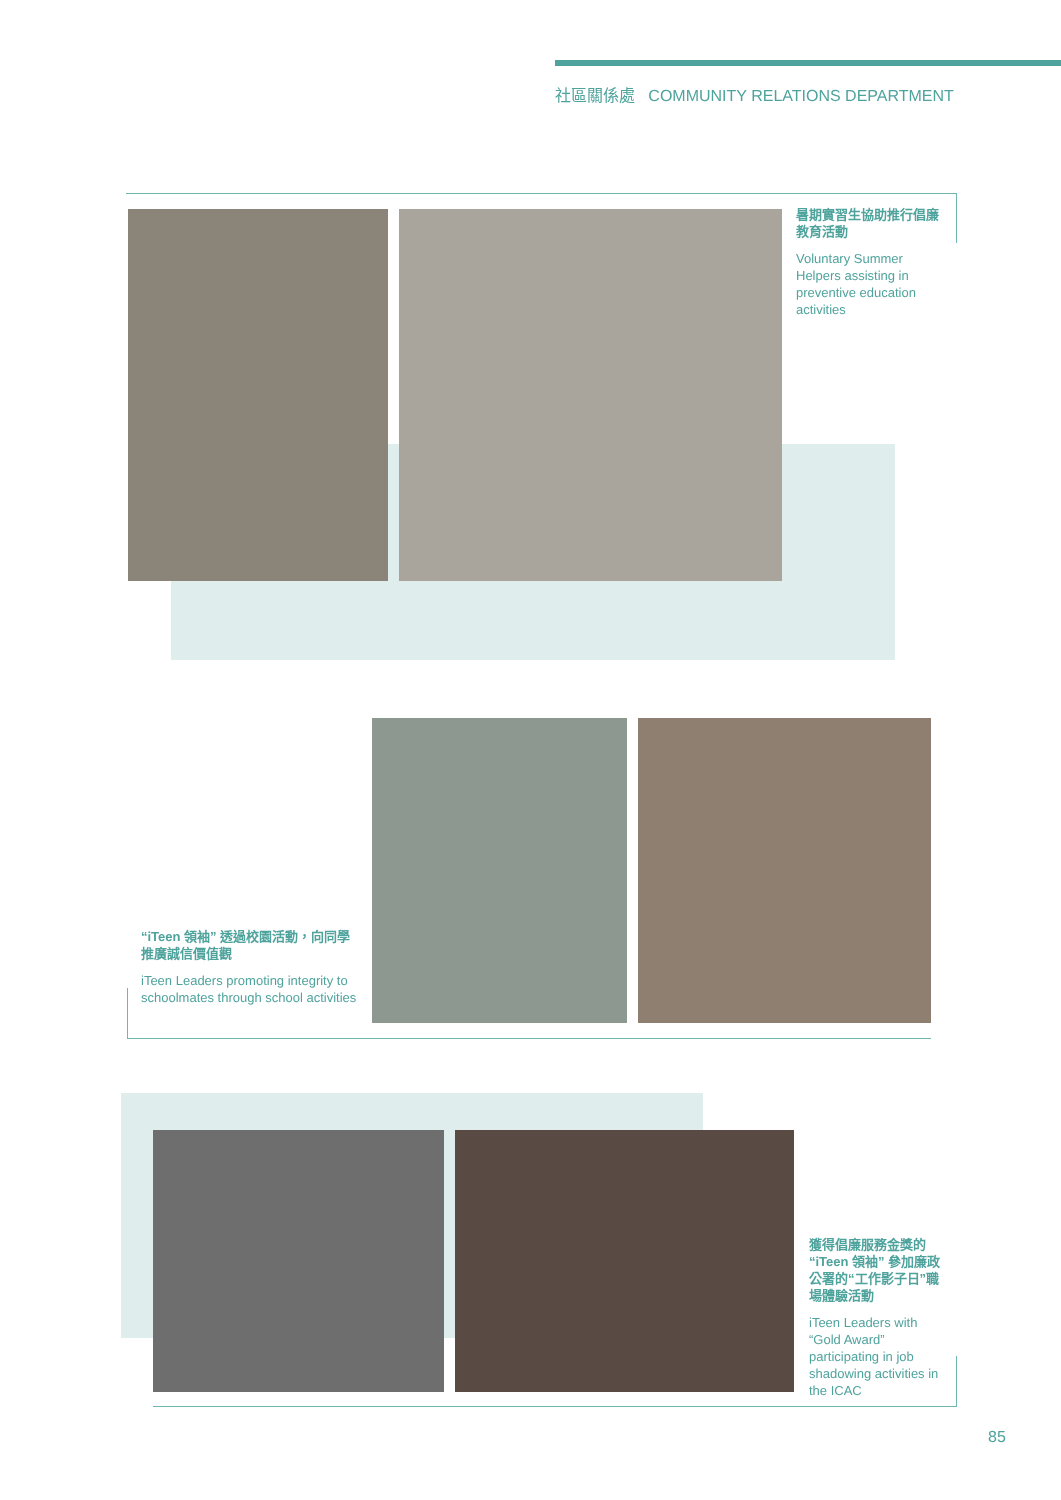社區關係處 COMMUNITY RELATIONS DEPARTMENT
暑期實習生協助推行倡廉教育活動
Voluntary Summer Helpers assisting in preventive education activities
“iTeen 領袖” 透過校園活動，向同學推廣誠信價值觀
iTeen Leaders promoting integrity to schoolmates through school activities
獲得倡廉服務金獎的“iTeen 領袖” 參加廉政公署的“工作影子日”職場體驗活動
iTeen Leaders with “Gold Award” participating in job shadowing activities in the ICAC
85